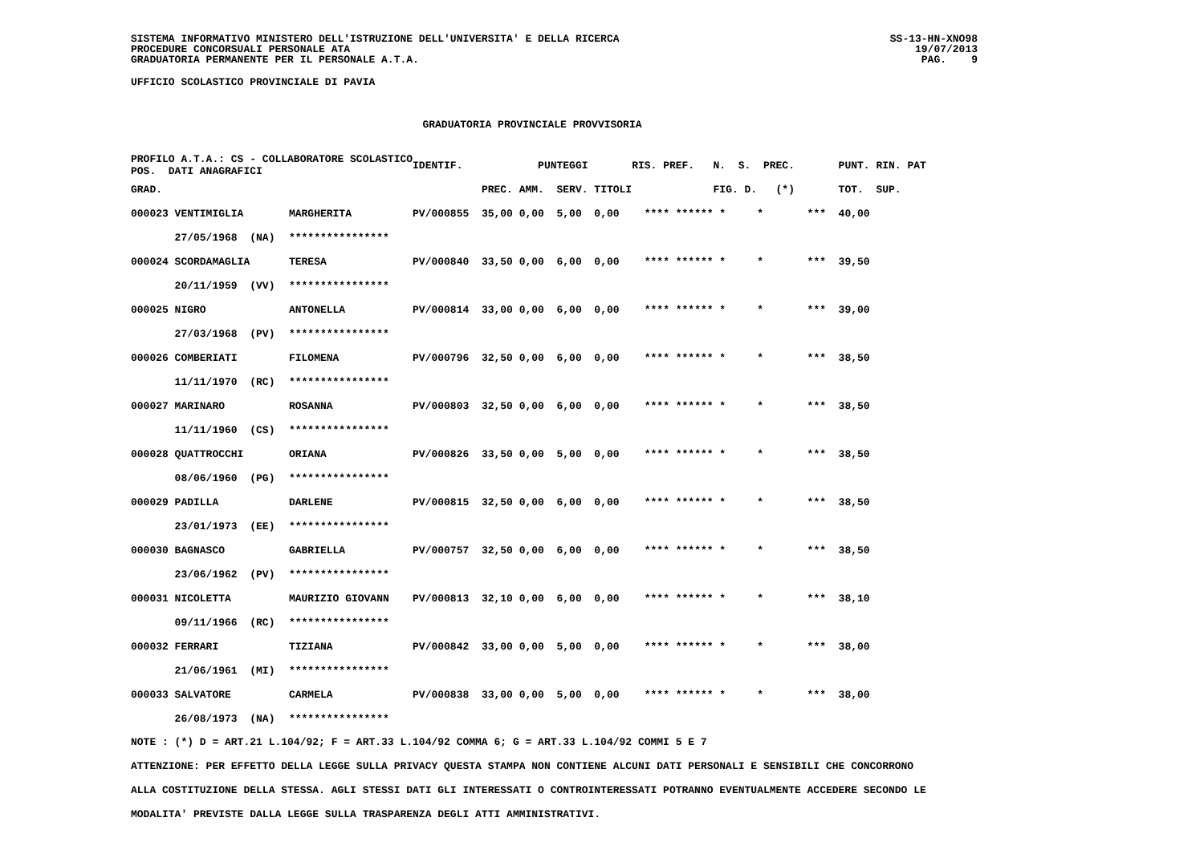SISTEMA INFORMATIVO MINISTERO DELL'ISTRUZIONE DELL'UNIVERSITA' E DELLA RICERCA
PROCEDURE CONCORSUALI PERSONALE ATA
GRADUATORIA PERMANENTE PER IL PERSONALE A.T.A.
SS-13-HN-XNO98
19/07/2013
PAG. 9
UFFICIO SCOLASTICO PROVINCIALE DI PAVIA
GRADUATORIA PROVINCIALE PROVVISORIA
| PROFILO A.T.A.: CS - COLLABORATORE SCOLASTICO POS. DATI ANAGRAFICI | | | IDENTIF. | PUNTEGGI | | | | RIS. PREF. N. S. PREC. | PUNT. RIN. PAT |
| --- | --- | --- | --- | --- | --- | --- | --- | --- | --- |
| GRAD. | | | | PREC. | AMM. | SERV. | TITOLI | FIG. D. (*) | TOT. SUP. |
| 000023 VENTIMIGLIA | | MARGHERITA | PV/000855 | 35,00 | 0,00 | 5,00 | 0,00 | **** ****** * * *** | 40,00 |
| 27/05/1968 (NA) | | **************** | | | | | | | |
| 000024 SCORDAMAGLIA | | TERESA | PV/000840 | 33,50 | 0,00 | 6,00 | 0,00 | **** ****** * * *** | 39,50 |
| 20/11/1959 (VV) | | **************** | | | | | | | |
| 000025 NIGRO | | ANTONELLA | PV/000814 | 33,00 | 0,00 | 6,00 | 0,00 | **** ****** * * *** | 39,00 |
| 27/03/1968 (PV) | | **************** | | | | | | | |
| 000026 COMBERIATI | | FILOMENA | PV/000796 | 32,50 | 0,00 | 6,00 | 0,00 | **** ****** * * *** | 38,50 |
| 11/11/1970 (RC) | | **************** | | | | | | | |
| 000027 MARINARO | | ROSANNA | PV/000803 | 32,50 | 0,00 | 6,00 | 0,00 | **** ****** * * *** | 38,50 |
| 11/11/1960 (CS) | | **************** | | | | | | | |
| 000028 QUATTROCCHI | | ORIANA | PV/000826 | 33,50 | 0,00 | 5,00 | 0,00 | **** ****** * * *** | 38,50 |
| 08/06/1960 (PG) | | **************** | | | | | | | |
| 000029 PADILLA | | DARLENE | PV/000815 | 32,50 | 0,00 | 6,00 | 0,00 | **** ****** * * *** | 38,50 |
| 23/01/1973 (EE) | | **************** | | | | | | | |
| 000030 BAGNASCO | | GABRIELLA | PV/000757 | 32,50 | 0,00 | 6,00 | 0,00 | **** ****** * * *** | 38,50 |
| 23/06/1962 (PV) | | **************** | | | | | | | |
| 000031 NICOLETTA | | MAURIZIO GIOVANN | PV/000813 | 32,10 | 0,00 | 6,00 | 0,00 | **** ****** * * *** | 38,10 |
| 09/11/1966 (RC) | | **************** | | | | | | | |
| 000032 FERRARI | | TIZIANA | PV/000842 | 33,00 | 0,00 | 5,00 | 0,00 | **** ****** * * *** | 38,00 |
| 21/06/1961 (MI) | | **************** | | | | | | | |
| 000033 SALVATORE | | CARMELA | PV/000838 | 33,00 | 0,00 | 5,00 | 0,00 | **** ****** * * *** | 38,00 |
| 26/08/1973 (NA) | | **************** | | | | | | | |
NOTE : (*) D = ART.21 L.104/92; F = ART.33 L.104/92 COMMA 6; G = ART.33 L.104/92 COMMI 5 E 7
ATTENZIONE: PER EFFETTO DELLA LEGGE SULLA PRIVACY QUESTA STAMPA NON CONTIENE ALCUNI DATI PERSONALI E SENSIBILI CHE CONCORRONO
ALLA COSTITUZIONE DELLA STESSA. AGLI STESSI DATI GLI INTERESSATI O CONTROINTERESSATI POTRANNO EVENTUALMENTE ACCEDERE SECONDO LE
MODALITA' PREVISTE DALLA LEGGE SULLA TRASPARENZA DEGLI ATTI AMMINISTRATIVI.